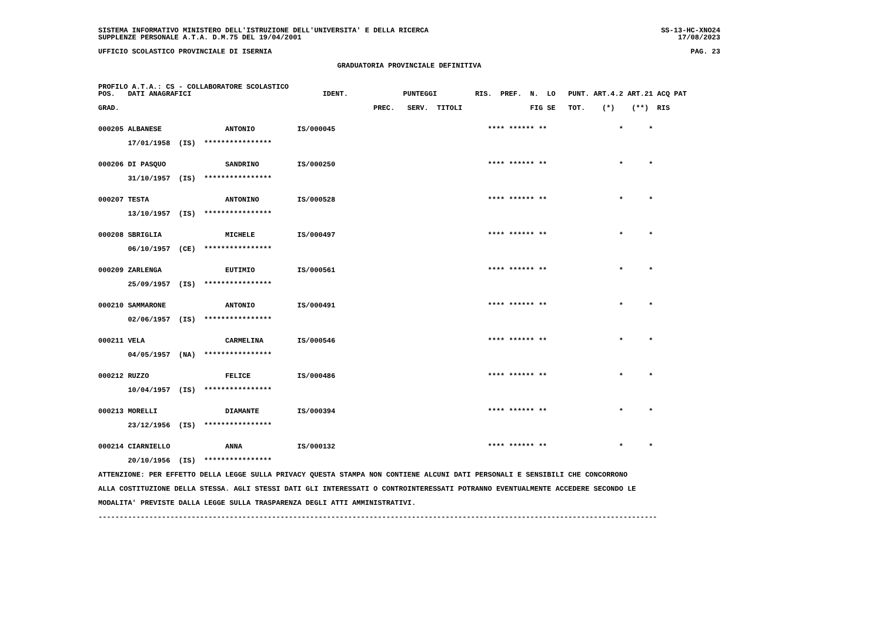SISTEMA INFORMATIVO MINISTERO DELL'ISTRUZIONE DELL'UNIVERSITA' E DELLA RICERCA SS-13-HC-XNO24
SUPPLENZE PERSONALE A.T.A. D.M.75 DEL 19/04/2001 17/08/2023
UFFICIO SCOLASTICO PROVINCIALE DI ISERNIA PAG. 23
GRADUATORIA PROVINCIALE DEFINITIVA
PROFILO A.T.A.: CS - COLLABORATORE SCOLASTICO
POS. DATI ANAGRAFICI IDENT. PUNTEGGI RIS. PREF. N. LO PUNT. ART.4.2 ART.21 ACQ PAT
GRAD. PREC. SERV. TITOLI FIG SE TOT. (*) (**) RIS
000205 ALBANESE ANTONIO IS/000045 **** ****** ** * *
17/01/1958 (IS) ****************
000206 DI PASQUO SANDRINO IS/000250 **** ****** ** * *
31/10/1957 (IS) ****************
000207 TESTA ANTONINO IS/000528 **** ****** ** * *
13/10/1957 (IS) ****************
000208 SBRIGLIA MICHELE IS/000497 **** ****** ** * *
06/10/1957 (CE) ****************
000209 ZARLENGA EUTIMIO IS/000561 **** ****** ** * *
25/09/1957 (IS) ****************
000210 SAMMARONE ANTONIO IS/000491 **** ****** ** * *
02/06/1957 (IS) ****************
000211 VELA CARMELINA IS/000546 **** ****** ** * *
04/05/1957 (NA) ****************
000212 RUZZO FELICE IS/000486 **** ****** ** * *
10/04/1957 (IS) ****************
000213 MORELLI DIAMANTE IS/000394 **** ****** ** * *
23/12/1956 (IS) ****************
000214 CIARNIELLO ANNA IS/000132 **** ****** ** * *
20/10/1956 (IS) ****************
ATTENZIONE: PER EFFETTO DELLA LEGGE SULLA PRIVACY QUESTA STAMPA NON CONTIENE ALCUNI DATI PERSONALI E SENSIBILI CHE CONCORRONO
ALLA COSTITUZIONE DELLA STESSA. AGLI STESSI DATI GLI INTERESSATI O CONTROINTERESSATI POTRANNO EVENTUALMENTE ACCEDERE SECONDO LE
MODALITA' PREVISTE DALLA LEGGE SULLA TRASPARENZA DEGLI ATTI AMMINISTRATIVI.
------------------------------------------------------------------------------------------------------------------------------------